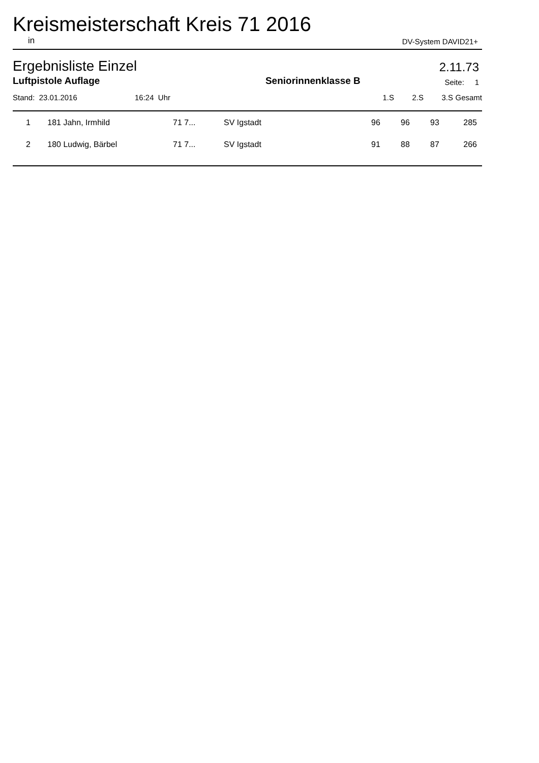Kreismeisterschaft Kreis 71 2016
in DV-System DAVID21+
Ergebnisliste Einzel 2.11.73
Luftpistole Auflage Seniorinnenklasse B Seite: 1
| Stand: 23.01.2016 | 16:24 Uhr | 1.S | 2.S | 3.S | Gesamt |
| 1 | 181 | Jahn, Irmhild | 71 7... | SV Igstadt | 96 | 96 | 93 | 285 |
| 2 | 180 | Ludwig, Bärbel | 71 7... | SV Igstadt | 91 | 88 | 87 | 266 |